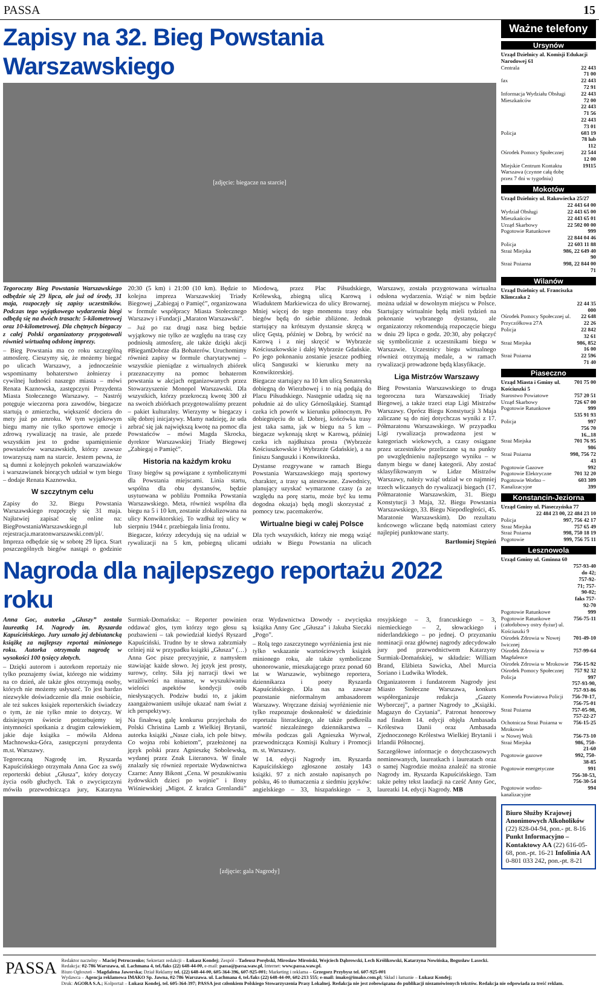PASSA 15
Zapisy na 32. Bieg Powstania Warszawskiego
[zdjęcie: biegacze na starcie]
Tegoroczny Bieg Powstania Warszawskiego odbędzie się 29 lipca, ale już od środy, 31 maja, rozpoczęły się zapisy uczestników. Podczas tego wyjątkowego wydarzenia biegi odbędą się na dwóch trasach: 5-kilometrowej oraz 10-kilometrowej. Dla chętnych biegaczy z całej Polski organizatorzy przygotowali również wirtualną odsłonę imprezy.
– Bieg Powstania ma co roku szczególną atmosferę. Cieszymy się, że możemy biegać po ulicach Warszawy, a jednocześnie wspominamy bohaterstwo żołnierzy i cywilnej ludności naszego miasta – mówi Renata Kaznowska, zastępczyni Prezydenta Miasta Stołecznego Warszawy. – Nastrój potęguje wieczorna pora zawodów, biegacze startują o zmierzchu, większość dociera do mety już po zmroku. W tym wyjątkowym biegu mamy nie tylko sportowe emocje i zdrową rywalizację na trasie, ale przede wszystkim jest to godne upamiętnienie powstańców warszawskich, którzy zawsze towarzyszą nam na starcie. Jestem pewna, że są dumni z kolejnych pokoleń warszawiaków i warszawianek biorących udział w tym biegu – dodaje Renata Kaznowska.
W szczytnym celu
Zapisy do 32. Biegu Powstania Warszawskiego rozpoczęły się 31 maja. Najłatwiej zapisać się online na: BiegPowstaniaWarszawskiego.pl lub rejestracja.maratonwarszawski.com/pl/. Impreza odbędzie się w sobotę 29 lipca. Start poszczególnych biegów nastąpi o godzinie 20:30 (5 km) i 21:00 (10 km). Będzie to kolejna impreza Warszawskiej Triady Biegowej „Zabiegaj o Pamięć”, organizowana w formule współpracy Miasta Stołecznego Warszawy i Fundacji „Maraton Warszawski”.
– Już po raz drugi nasz bieg będzie wyjątkowy nie tylko ze względu na trasę czy podniosłą atmosferę, ale także dzięki akcji #BiegamDobrze dla Bohaterów. Uruchomimy również zapisy w formule charytatywnej – wszystkie pieniądze z wirtualnych zbiórek przeznaczymy na pomoc bohaterom powstania w akcjach organizowanych przez Stowarzyszenie Monopol Warszawski. Dla wszystkich, którzy przekroczą kwotę 300 zł na swoich zbiórkach przygotowaliśmy prezent – pakiet kulturalny. Wierzymy w biegaczy i siłę dobrej inicjatywy. Mamy nadzieję, że uda zebrać się jak największą kwotę na pomoc dla Powstańców – mówi Magda Skrocka, dyrektor Warszawskiej Triady Biegowej „Zabiegaj o Pamięć”.
Historia na każdym kroku
Trasy biegów są powiązane z symbolicznymi dla Powstania miejscami. Linia startu, wspólna dla obu dystansów, będzie usytuowana w pobliżu Pomnika Powstania Warszawskiego. Meta, również wspólna dla biegu na 5 i 10 km, zostanie zlokalizowana na ulicy Konwiktorskiej. To wzdłuż tej ulicy w sierpniu 1944 r. przebiegała linia frontu.
Biegacze, którzy zdecydują się na udział w rywalizacji na 5 km, pobiegną ulicami Miodową, przez Plac Piłsudskiego, Królewską, zbiegną ulicą Karową i Wiaduktem Markiewicza do ulicy Browarnej. Mniej więcej do tego momentu trasy obu biegów będą do siebie zbliżone. Jednak startujący na krótszym dystansie skręcą w ulicę Gęstą, później w Dobrą, by wrócić na Karową i z niej skręcić w Wybrzeże Kościuszkowskie i dalej Wybrzeże Gdańskie. Po jego pokonaniu zostanie jeszcze podbieg ulicą Sanguszki w kierunku mety na Konwiktorskiej.
Biegacze startujący na 10 km ulicą Senatorską dobiegną do Wierzbowej i to nią podążą do Placu Piłsudskiego. Następnie udadzą się na południe aż do ulicy Górnośląskiej. Stamtąd czeka ich powrót w kierunku północnym. Po dobiegnięciu do ul. Dobrej, końcówka trasy jest taka sama, jak w biegu na 5 km – biegacze wykonają skręt w Karową, później czeka ich najdłuższa prosta (Wybrzeże Kościuszkowskie i Wybrzeże Gdańskie), a na finiszu Sanguszki i Konwiktorska.
Dystanse rozgrywane w ramach Biegu Powstania Warszawskiego mają sportowy charakter, a trasy są atestowane. Zawodnicy, planujący uzyskać wymarzone czasy (a ze względu na porę startu, może być ku temu dogodna okazja) będą mogli skorzystać z pomocy tzw. pacemakerów.
Wirtualne biegi w całej Polsce
Dla tych wszystkich, którzy nie mogą wziąć udziału w Biegu Powstania na ulicach Warszawy, została przygotowana wirtualna odsłona wydarzenia. Wziąć w nim będzie można udział w dowolnym miejscu w Polsce. Startujący wirtualnie będą mieli tydzień na pokonanie wybranego dystansu, ale organizatorzy rekomendują rozpoczęcie biegu w dniu 29 lipca o godz. 20:30, aby połączyć się symbolicznie z uczestnikami biegu w Warszawie. Uczestnicy biegu wirtualnego również otrzymają medale, a w ramach rywalizacji prowadzone będą klasyfikacje.
Liga Mistrzów Warszawy
Bieg Powstania Warszawskiego to druga tegoroczna tura Warszawskiej Triady Biegowej, a także trzeci etap Ligi Mistrzów Warszawy. Oprócz Biegu Konstytucji 3 Maja zaliczane są do niej dotychczas wyniki z 17. Półmaratonu Warszawskiego. W przypadku Ligi rywalizacja prowadzona jest w kategoriach wiekowych, a czasy osiągane przez uczestników przeliczane są na punkty po uwzględnieniu najlepszego wyniku – w danym biegu w danej kategorii. Aby zostać sklasyfikowanym w Lidze Mistrzów Warszawy, należy wziąć udział w co najmniej trzech wliczanych do rywalizacji biegach (17. Półmaratonie Warszawskim, 31. Biegu Konstytucji 3 Maja, 32. Biegu Powstania Warszawskiego, 33. Biegu Niepodległości, 45. Maratonie Warszawskim). Do rezultatu końcowego wliczane będą natomiast cztery najlepiej punktowane starty.
Bartłomiej Stępień
Nagroda dla najlepszego reportażu 2022 roku
Anna Goc, autorka „Głuszy” została laureatką 14. Nagrody im. Ryszarda Kapuścińskiego. Jury uznało jej debiutancką książkę za najlepszy reportaż minionego roku. Autorka otrzymała nagrodę w wysokości 100 tysięcy złotych.
– Dzięki autorom i autorkom reportaży nie tylko poznajemy świat, którego nie widzimy na co dzień, ale także głos otrzymują osoby, których nie możemy usłyszeć. To jest bardzo niezwykłe doświadczenie dla mnie osobiście, ale też sukces książek reporterskich świadczy o tym, że nie tylko mnie to dotyczy. W dzisiejszym świecie potrzebujemy tej intymności spotkania z drugim człowiekiem, jakie daje książka – mówiła Aldona Machnowska-Góra, zastępczyni prezydenta m.st. Warszawy.
Tegoroczną Nagrodę im. Ryszarda Kapuścińskiego otrzymała Anna Goc za swój reporterski debiut „Głusza”, który dotyczy życia osób głuchych. Tak o zwycięzczyni mówiła przewodnicząca jury, Katarzyna Surmiak-Domańska: – Reporter powinien oddawać głos, tym którzy tego głosu są pozbawieni – tak powiedział kiedyś Ryszard Kapuściński. Trudno by te słowa zabrzmiały celniej niż w przypadku książki „Głusza” (…) Anna Goc pisze precyzyjnie, z namysłem stawiając każde słowo. Jej język jest prosty, surowy, celny. Siła jej narracji tkwi we wrażliwości na niuanse, w wyszukiwaniu wielości aspektów kondycji osób niesłyszących. Podziw budzi to, z jakim zaangażowaniem usiłuje ukazać nam świat z ich perspektywy.
Na finałową galę konkursu przyjechała do Polski Christina Lamb z Wielkiej Brytanii, autorka książki „Nasze ciała, ich pole bitwy. Co wojna robi kobietom”, przełożonej na język polski przez Agnieszkę Sobolewską, wydanej przez Znak Literanova. W finale znalazły się również reportaże Wydawnictwa Czarne: Anny Bikont „Cena. W poszukiwaniu żydowskich dzieci po wojnie” i Ilony Wiśniewskiej „Migot. Z krańca Grenlandii” oraz Wydawnictwa Dowody - zwycięska książka Anny Goc „Głusza” i Jakuba Sieczki „Pogo”.
– Rolą tego zaszczytnego wyróżnienia jest nie tylko wskazanie wartościowych książek minionego roku, ale także symboliczne uhonorowanie, mieszkającego przez ponad 60 lat w Warszawie, wybitnego reportera, dziennikarza i poety Ryszarda Kapuścińskiego. Dla nas na zawsze pozostanie nieformalnym ambasadorem Warszawy. Wręczane dzisiaj wyróżnienie nie tylko rozpoznaje doskonałość w dziedzinie reportażu literackiego, ale także podkreśla wartość niezależnego dziennikarstwa – mówiła podczas gali Agnieszka Wyrwał, przewodnicząca Komisji Kultury i Promocji m. st. Warszawy.
W 14. edycji Nagrody im. Ryszarda Kapuścińskiego zgłoszone zostały 143 książki. 97 z nich zostało napisanych po polsku, 46 to tłumaczenia z siedmiu języków: angielskiego – 33, hiszpańskiego – 3, rosyjskiego – 3, francuskiego – 3, niemieckiego – 2, słowackiego i niderlandzkiego – po jednej. O przyznaniu nominacji oraz głównej nagrody zdecydowało jury pod przewodnictwem Katarzyny Surmiak-Domańskiej, w składzie: William Brand, Elżbieta Sawicka, Abel Murcia Soriano i Ludwika Włodek.
Organizatorem i fundatorem Nagrody jest Miasto Stołeczne Warszawa, konkurs współorganizuje redakcja „Gazety Wyborczej”, a partner Nagrody to „Książki. Magazyn do Czytania”. Patronat honorowy nad finałem 14. edycji objęła Ambasada Królestwa Danii oraz Ambasada Zjednoczonego Królestwa Wielkiej Brytanii i Irlandii Północnej.
Szczegółowe informacje o dotychczasowych nominowanych, laureatkach i laureatach oraz o samej Nagrodzie można znaleźć na stronie Nagrody im. Ryszarda Kapuścińskiego. Tam także pełny tekst laudacji na cześć Anny Goc, laureatki 14. edycji Nagrody. MB
[zdjęcie: gala Nagrody]
Ważne telefony
Ursynów
| Urząd Dzielnicy al. Komisji Edukacji Narodowej 61 | |
| Centrala | 22 443 71 00 |
| fax | 22 443 72 91 |
| Informacja Wydziału Obsługi Mieszkańców | 22 443 72 00 22 443 71 56 22 443 73 01 |
| Policja | 603 19 78 lub 112 |
| Ośrodek Pomocy Społecznej | 22 544 12 00 |
| Miejskie Centrum Kontaktu Warszawa (czynne całą dobę przez 7 dni w tygodniu) | 19115 |
Mokotów
| Urząd Dzielnicy ul. Rakowiecka 25/27 | |
| | 22 443 64 00 |
| Wydział Obsługi Mieszkańców | 22 443 65 00 22 443 65 01 |
| Urząd Skarbowy | 22 502 00 00 |
| Pogotowie Ratunkowe | 999 22 844 04 46 |
| Policja | 22 603 11 88 |
| Straż Miejska | 986, 22 649 40 90 |
| Straż Pożarna | 998, 22 844 00 71 |
Wilanów
| Urząd Dzielnicy ul. Franciszka Klimczaka 2 | |
| | 22 44 35 000 |
| Ośrodek Pomocy Społecznej ul. Przyczółkowa 27A | 22 648 22 26 |
| Policja | 22 842 32 61 |
| Straż Miejska | 986, 852 16 00 |
| Straż Pożarna | 22 596 71 40 |
Piaseczno
| Urząd Miasta i Gminy ul. Kościuszki 5 | 701 75 00 |
| Starostwo Powiatowe | 757 20 51 |
| Urząd Skarbowy | 726 67 00 |
| Pogotowie Ratunkowe | 999 535 91 93 |
| Policja | 997 756 70 16...18 |
| Straż Miejska | 701 76 95 986 |
| Straż Pożarna | 998, 756 72 43 |
| Pogotowie Gazowe | 992 |
| Pogotowie Elektryczne | 701 32 20 |
| Pogotowie Wodno – Kanalizacyjne | 603 309 399 |
Konstancin-Jeziorna
| Urząd Gminy ul. Piaseczyńska 77 | |
| | 22 484 23 00, 22 484 23 10 |
| Policja | 997, 756 42 17 |
| Straż Miejska | 757 65 49 |
| Straż Pożarna | 998, 750 18 19 |
| Pogotowie | 999, 756 75 11 |
Lesznowola
| Urząd Gminy ul. Gminna 60 | |
| | 757-93-40 do 42; 757-92-71; 757-90-02; faks 757-92-70 |
| Pogotowie Ratunkowe | 999 |
| Pogotowie Ratunkowe (całodobowy ostry dyżur) ul. Kościuszki 9 | 756-75-11 |
| Ośrodek Zdrowia w Nowej Iwicznej | 701-49-10 |
| Ośrodek Zdrowia w Magdalence | 757-99-64 |
| Ośrodek Zdrowia w Mrokowie | 756-15-92 |
| Ośrodek Pomocy Społecznej | 757 92 32 |
| Policja | 997 757-93-90, 757-93-86 |
| Komenda Powiatowa Policji | 756-70-17, 756-75-01 |
| Straż Pożarna | 757-05-98, 757-22-27 |
| Ochotnicza Straż Pożarna w Mrokowie | 756-15-25 |
| w Nowej Woli | 756-73-10 |
| Straż Miejska | 986, 750-21-60 |
| Pogotowie gazowe | 992, 750-38-85 |
| Pogotowie energetyczne | 991 756-30-53, 756-30-54 |
| Pogotowie wodno-kanalizacyjne | 994 |
Biuro Służby Krajowej Anonimowych Alkoholików (22) 828-04-94, pon.- pt. 8-16 Punkt Informacyjno – Kontaktowy AA (22) 616-05-68, pon.-pt. 16-21 Infolinia AA 0-801 033 242, pon.-pt. 8-21
PASSA
Redaktor naczelny – Maciej Petruczenko; Sekretarz redakcji – Łukasz Kondej; Zespół – Tadeusz Porębski, Mirosław Miroński, Wojciech Dąbrowski, Lech Królikowski, Katarzyna Nowińska, Bogusław Lasocki.
Redakcja: 02-786 Warszawa, ul. Lachmana 4, tel./faks (22) 648-44-00, e-mail: passa@passa.waw.pl, Internet: www.passa.waw.pl.
Biuro Ogłoszeń – Magdalena Jaworska; Dział Reklamy tel. (22) 648-44-00, 605-364-396, 607-925-001; Marketing i reklama – Grzegorz Przybysz tel. 607-925-001
Wydawca – Agencja reklamowa IMAKO Sp. Jawna, 02-786 Warszawa. ul. Lachmana 4, tel./faks (22) 648-44-00, 602-213 555; e-mail: imako@imako.com.pl; Skład i łamanie – Łukasz Kondej;
Druk: AGORA S.A.; Kolportaż – Łukasz Kondej, tel. 605-364-397; PASSA jest członkiem Polskiego Stowarzyszenia Prasy Lokalnej. Redakcja nie jest zobowiązana do publikacji niezamówionych tekstów. Redakcja nie odpowiada za treść reklam.